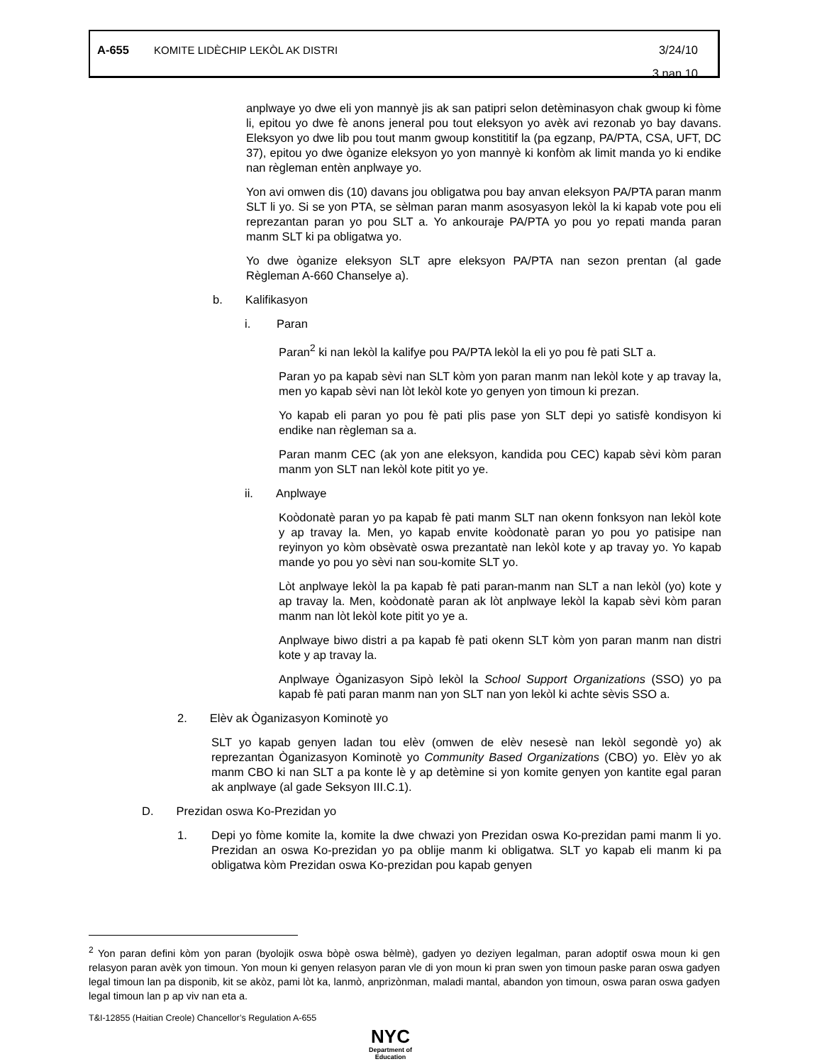A-655 KOMITE LIDÈCHIP LEKÒL AK DISTRI 3/24/10
3 nan 10
anplwaye yo dwe eli yon mannyè jis ak san patipri selon detèminasyon chak gwoup ki fòme li, epitou yo dwe fè anons jeneral pou tout eleksyon yo avèk avi rezonab yo bay davans. Eleksyon yo dwe lib pou tout manm gwoup konstititif la (pa egzanp, PA/PTA, CSA, UFT, DC 37), epitou yo dwe òganize eleksyon yo yon mannyè ki konfòm ak limit manda yo ki endike nan règleman entèn anplwaye yo.
Yon avi omwen dis (10) davans jou obligatwa pou bay anvan eleksyon PA/PTA paran manm SLT li yo. Si se yon PTA, se sèlman paran manm asosyasyon lekòl la ki kapab vote pou eli reprezantan paran yo pou SLT a. Yo ankouraje PA/PTA yo pou yo repati manda paran manm SLT ki pa obligatwa yo.
Yo dwe òganize eleksyon SLT apre eleksyon PA/PTA nan sezon prentan (al gade Règleman A-660 Chanselye a).
b. Kalifikasyon
i. Paran
Paran<sup>2</sup> ki nan lekòl la kalifye pou PA/PTA lekòl la eli yo pou fè pati SLT a.
Paran yo pa kapab sèvi nan SLT kòm yon paran manm nan lekòl kote y ap travay la, men yo kapab sèvi nan lòt lekòl kote yo genyen yon timoun ki prezan.
Yo kapab eli paran yo pou fè pati plis pase yon SLT depi yo satisfè kondisyon ki endike nan règleman sa a.
Paran manm CEC (ak yon ane eleksyon, kandida pou CEC) kapab sèvi kòm paran manm yon SLT nan lekòl kote pitit yo ye.
ii. Anplwaye
Koòdonatè paran yo pa kapab fè pati manm SLT nan okenn fonksyon nan lekòl kote y ap travay la. Men, yo kapab envite koòdonatè paran yo pou yo patisipe nan reyinyon yo kòm obsèvatè oswa prezantatè nan lekòl kote y ap travay yo. Yo kapab mande yo pou yo sèvi nan sou-komite SLT yo.
Lòt anplwaye lekòl la pa kapab fè pati paran-manm nan SLT a nan lekòl (yo) kote y ap travay la. Men, koòdonatè paran ak lòt anplwaye lekòl la kapab sèvi kòm paran manm nan lòt lekòl kote pitit yo ye a.
Anplwaye biwo distri a pa kapab fè pati okenn SLT kòm yon paran manm nan distri kote y ap travay la.
Anplwaye Òganizasyon Sipò lekòl la School Support Organizations (SSO) yo pa kapab fè pati paran manm nan yon SLT nan yon lekòl ki achte sèvis SSO a.
2. Elèv ak Òganizasyon Kominotè yo
SLT yo kapab genyen ladan tou elèv (omwen de elèv nesesè nan lekòl segondè yo) ak reprezantan Òganizasyon Kominotè yo Community Based Organizations (CBO) yo. Elèv yo ak manm CBO ki nan SLT a pa konte lè y ap detèmine si yon komite genyen yon kantite egal paran ak anplwaye (al gade Seksyon III.C.1).
D. Prezidan oswa Ko-Prezidan yo
1. Depi yo fòme komite la, komite la dwe chwazi yon Prezidan oswa Ko-prezidan pami manm li yo. Prezidan an oswa Ko-prezidan yo pa oblije manm ki obligatwa. SLT yo kapab eli manm ki pa obligatwa kòm Prezidan oswa Ko-prezidan pou kapab genyen
<sup>2</sup> Yon paran defini kòm yon paran (byolojik oswa bòpè oswa bèlmè), gadyen yo deziyen legalman, paran adoptif oswa moun ki gen relasyon paran avèk yon timoun. Yon moun ki genyen relasyon paran vle di yon moun ki pran swen yon timoun paske paran oswa gadyen legal timoun lan pa disponib, kit se akòz, pami lòt ka, lanmò, anprizònman, maladi mantal, abandon yon timoun, oswa paran oswa gadyen legal timoun lan p ap viv nan eta a.
T&I-12855 (Haitian Creole) Chancellor’s Regulation A-655
NYC
Department of
Education